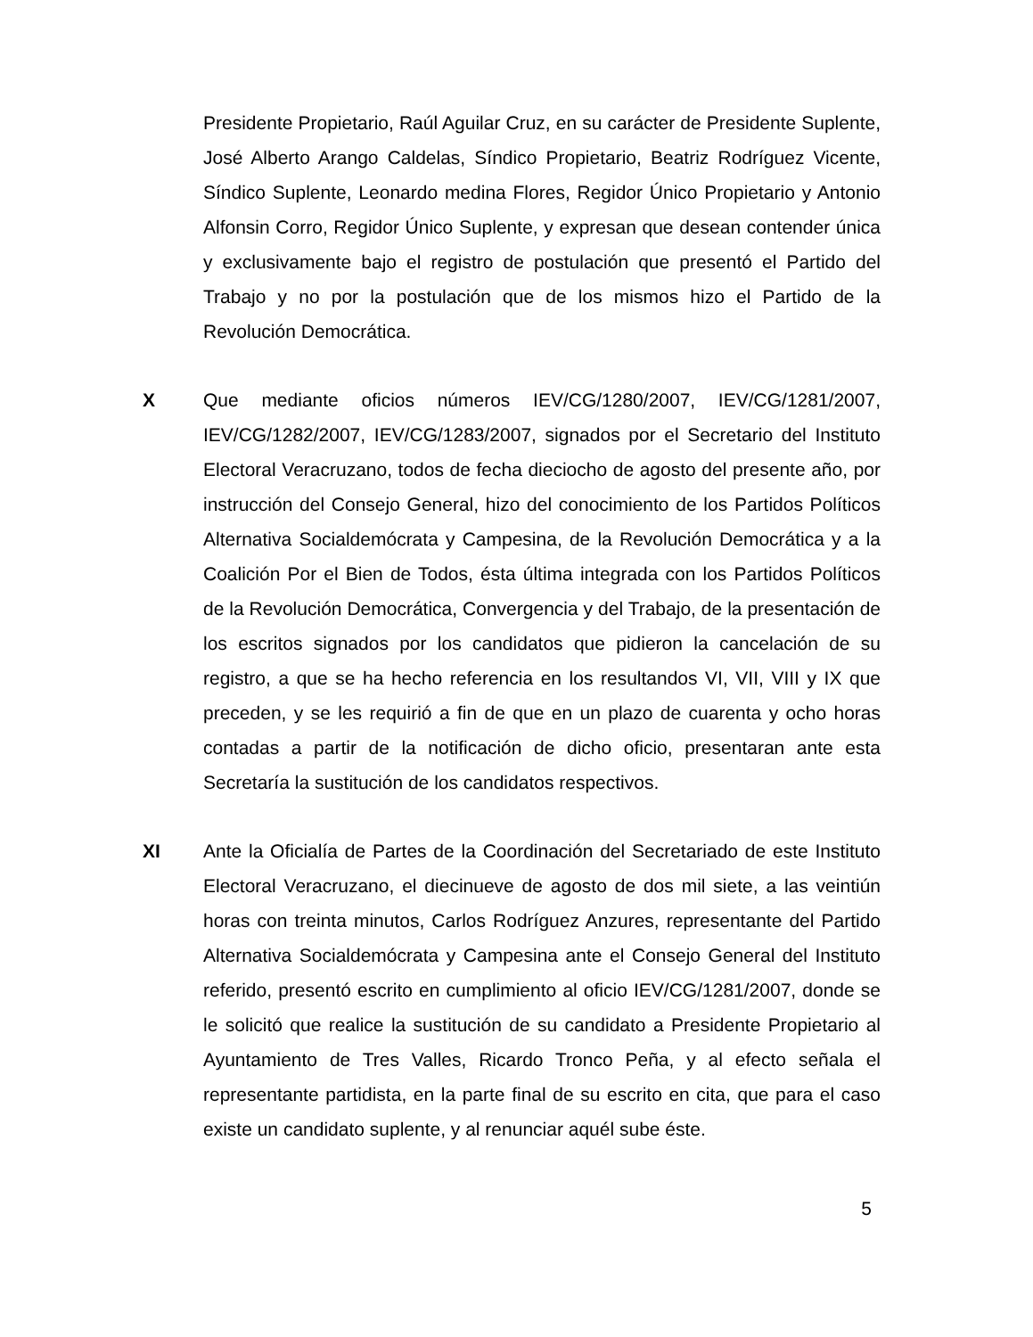Presidente Propietario, Raúl Aguilar Cruz, en su carácter de Presidente Suplente, José Alberto Arango Caldelas, Síndico Propietario, Beatriz Rodríguez Vicente, Síndico Suplente, Leonardo medina Flores, Regidor Único Propietario y Antonio Alfonsin Corro, Regidor Único Suplente, y expresan que desean contender única y exclusivamente bajo el registro de postulación que presentó el Partido del Trabajo y no por la postulación que de los mismos hizo el Partido de la Revolución Democrática.
X Que mediante oficios números IEV/CG/1280/2007, IEV/CG/1281/2007, IEV/CG/1282/2007, IEV/CG/1283/2007, signados por el Secretario del Instituto Electoral Veracruzano, todos de fecha dieciocho de agosto del presente año, por instrucción del Consejo General, hizo del conocimiento de los Partidos Políticos Alternativa Socialdemócrata y Campesina, de la Revolución Democrática y a la Coalición Por el Bien de Todos, ésta última integrada con los Partidos Políticos de la Revolución Democrática, Convergencia y del Trabajo, de la presentación de los escritos signados por los candidatos que pidieron la cancelación de su registro, a que se ha hecho referencia en los resultandos VI, VII, VIII y IX que preceden, y se les requirió a fin de que en un plazo de cuarenta y ocho horas contadas a partir de la notificación de dicho oficio, presentaran ante esta Secretaría la sustitución de los candidatos respectivos.
XI Ante la Oficialía de Partes de la Coordinación del Secretariado de este Instituto Electoral Veracruzano, el diecinueve de agosto de dos mil siete, a las veintiún horas con treinta minutos, Carlos Rodríguez Anzures, representante del Partido Alternativa Socialdemócrata y Campesina ante el Consejo General del Instituto referido, presentó escrito en cumplimiento al oficio IEV/CG/1281/2007, donde se le solicitó que realice la sustitución de su candidato a Presidente Propietario al Ayuntamiento de Tres Valles, Ricardo Tronco Peña, y al efecto señala el representante partidista, en la parte final de su escrito en cita, que para el caso existe un candidato suplente, y al renunciar aquél sube éste.
5